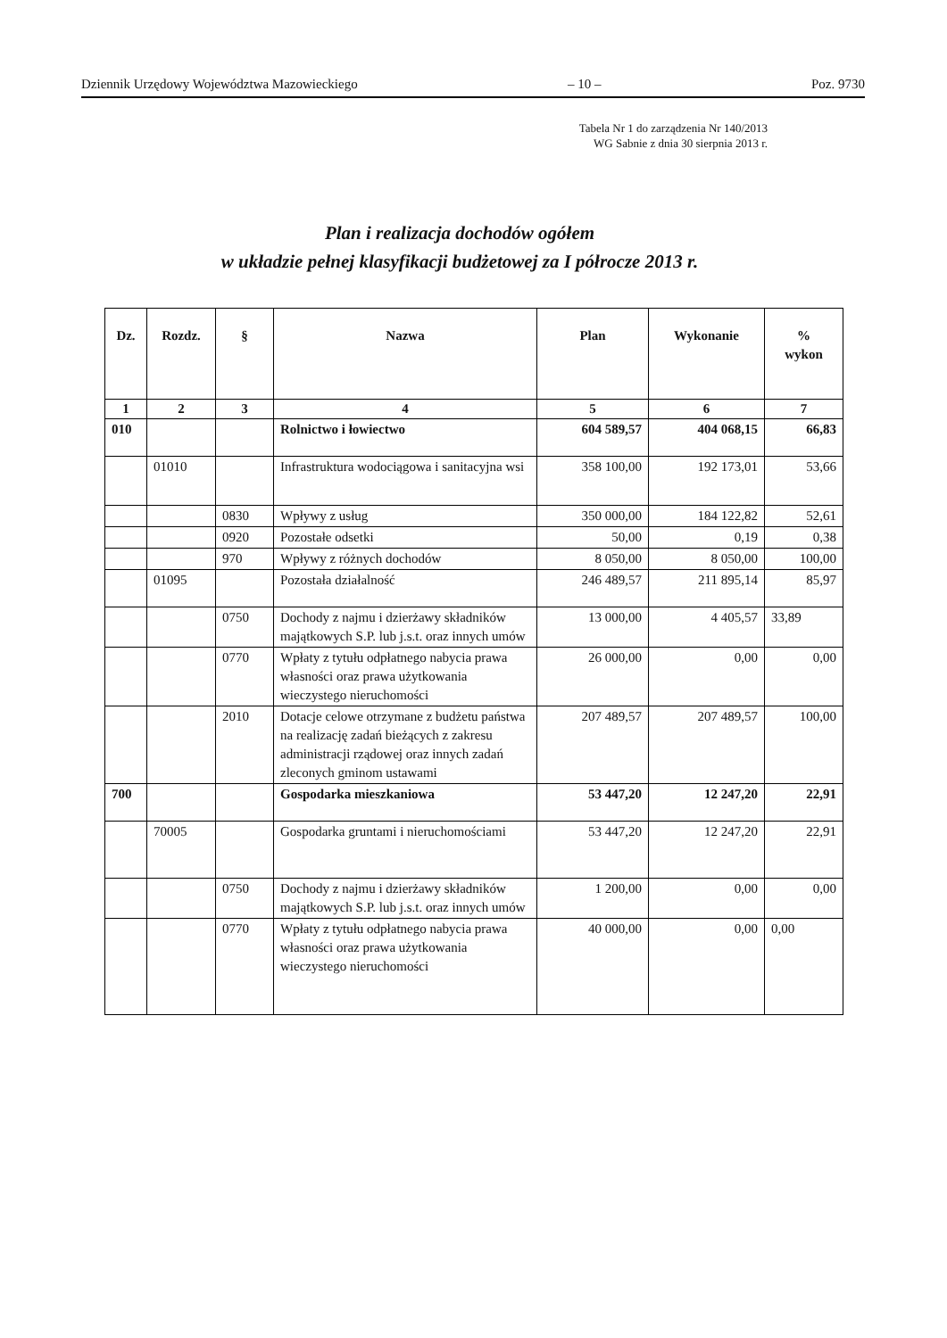Dziennik Urzędowy Województwa Mazowieckiego – 10 – Poz. 9730
Tabela Nr 1 do zarządzenia Nr 140/2013
WG Sabnie z dnia 30 sierpnia 2013 r.
Plan i realizacja dochodów ogółem
w układzie pełnej klasyfikacji budżetowej za I półrocze 2013 r.
| Dz. | Rozdz. | § | Nazwa | Plan | Wykonanie | % wykon |
| --- | --- | --- | --- | --- | --- | --- |
| 1 | 2 | 3 | 4 | 5 | 6 | 7 |
| 010 | | | Rolnictwo i łowiectwo | 604 589,57 | 404 068,15 | 66,83 |
| | 01010 | | Infrastruktura wodociągowa i sanitacyjna wsi | 358 100,00 | 192 173,01 | 53,66 |
| | | 0830 | Wpływy z usług | 350 000,00 | 184 122,82 | 52,61 |
| | | 0920 | Pozostałe odsetki | 50,00 | 0,19 | 0,38 |
| | | 970 | Wpływy z różnych dochodów | 8 050,00 | 8 050,00 | 100,00 |
| | 01095 | | Pozostała działalność | 246 489,57 | 211 895,14 | 85,97 |
| | | 0750 | Dochody z najmu i dzierżawy składników majątkowych S.P. lub j.s.t. oraz innych umów | 13 000,00 | 4 405,57 | 33,89 |
| | | 0770 | Wpłaty z tytułu odpłatnego nabycia prawa własności oraz prawa użytkowania wieczystego nieruchomości | 26 000,00 | 0,00 | 0,00 |
| | | 2010 | Dotacje celowe otrzymane z budżetu państwa na realizację zadań bieżących z zakresu administracji rządowej oraz innych zadań zleconych gminom ustawami | 207 489,57 | 207 489,57 | 100,00 |
| 700 | | | Gospodarka mieszkaniowa | 53 447,20 | 12 247,20 | 22,91 |
| | 70005 | | Gospodarka gruntami i nieruchomościami | 53 447,20 | 12 247,20 | 22,91 |
| | | 0750 | Dochody z najmu i dzierżawy składników majątkowych S.P. lub j.s.t. oraz innych umów | 1 200,00 | 0,00 | 0,00 |
| | | 0770 | Wpłaty z tytułu odpłatnego nabycia prawa własności oraz prawa użytkowania wieczystego nieruchomości | 40 000,00 | 0,00 | 0,00 |